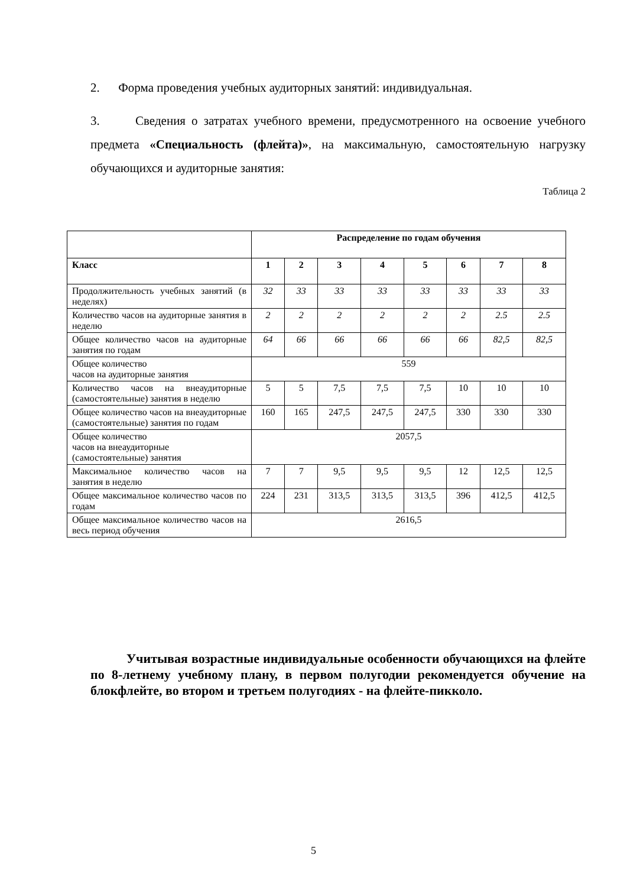2. Форма проведения учебных аудиторных занятий: индивидуальная.
3. Сведения о затратах учебного времени, предусмотренного на освоение учебного предмета «Специальность (флейта)», на максимальную, самостоятельную нагрузку обучающихся и аудиторные занятия:
Таблица 2
| | Распределение по годам обучения | | | | | | | |
| Класс | 1 | 2 | 3 | 4 | 5 | 6 | 7 | 8 |
| Продолжительность учебных занятий (в неделях) | 32 | 33 | 33 | 33 | 33 | 33 | 33 | 33 |
| Количество часов на аудиторные занятия в неделю | 2 | 2 | 2 | 2 | 2 | 2 | 2.5 | 2.5 |
| Общее количество часов на аудиторные занятия по годам | 64 | 66 | 66 | 66 | 66 | 66 | 82,5 | 82,5 |
| Общее количество часов на аудиторные занятия | 559 | | | | | | | |
| Количество часов на внеаудиторные (самостоятельные) занятия в неделю | 5 | 5 | 7,5 | 7,5 | 7,5 | 10 | 10 | 10 |
| Общее количество часов на внеаудиторные (самостоятельные) занятия по годам | 160 | 165 | 247,5 | 247,5 | 247,5 | 330 | 330 | 330 |
| Общее количество часов на внеаудиторные (самостоятельные) занятия | 2057,5 | | | | | | | |
| Максимальное количество часов на занятия в неделю | 7 | 7 | 9,5 | 9,5 | 9,5 | 12 | 12,5 | 12,5 |
| Общее максимальное количество часов по годам | 224 | 231 | 313,5 | 313,5 | 313,5 | 396 | 412,5 | 412,5 |
| Общее максимальное количество часов на весь период обучения | 2616,5 | | | | | | | |
Учитывая возрастные индивидуальные особенности обучающихся на флейте по 8-летнему учебному плану, в первом полугодии рекомендуется обучение на блокфлейте, во втором и третьем полугодиях - на флейте-пикколо.
5